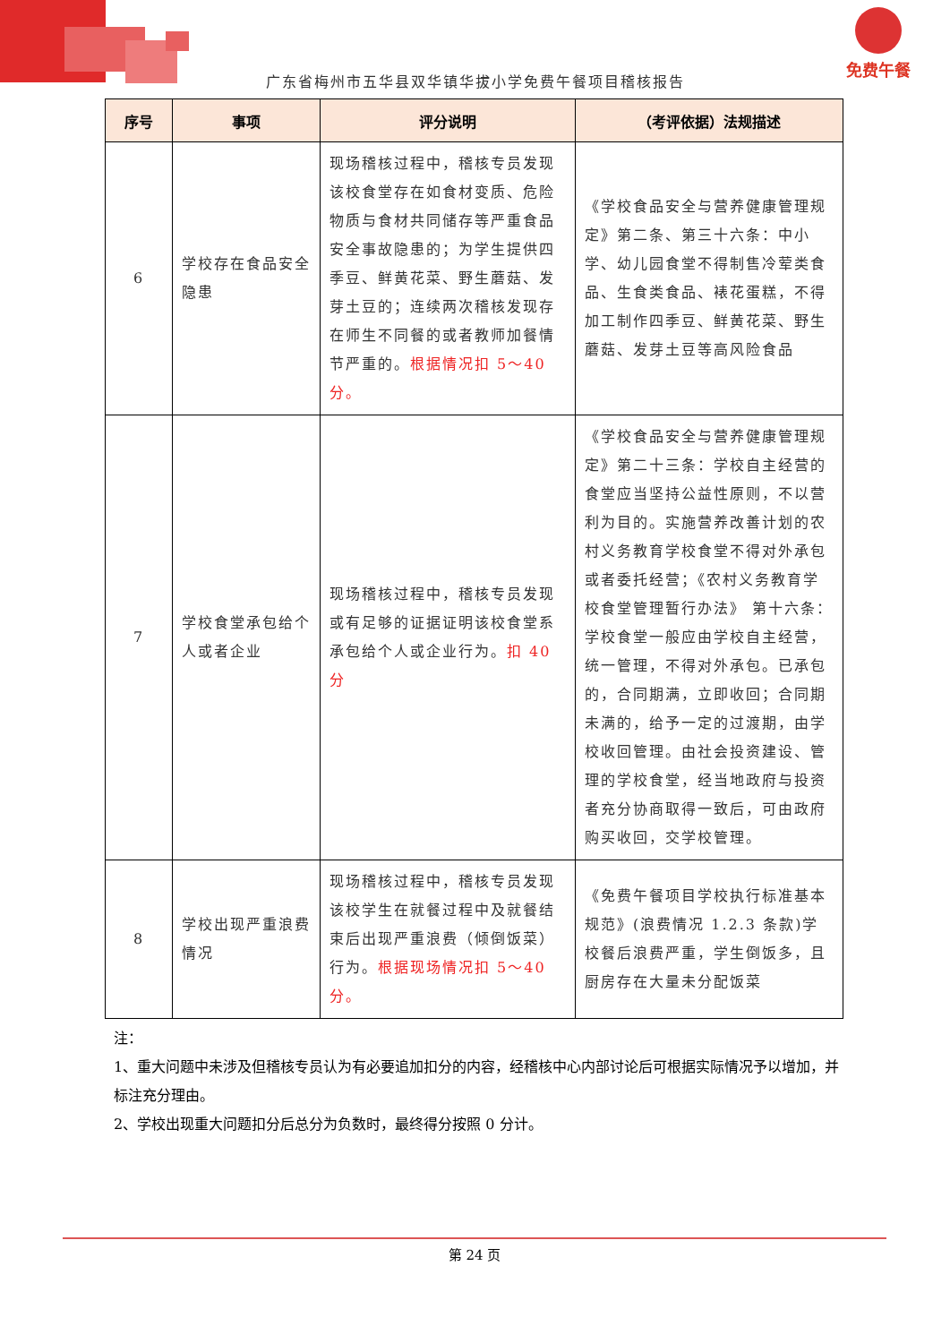免费午餐
广东省梅州市五华县双华镇华拔小学免费午餐项目稽核报告
| 序号 | 事项 | 评分说明 | （考评依据）法规描述 |
| --- | --- | --- | --- |
| 6 | 学校存在食品安全隐患 | 现场稽核过程中，稽核专员发现该校食堂存在如食材变质、危险物质与食材共同储存等严重食品安全事故隐患的；为学生提供四季豆、鲜黄花菜、野生蘑菇、发芽土豆的；连续两次稽核发现存在师生不同餐的或者教师加餐情节严重的。 根据情况扣 5～40 分。 | 《学校食品安全与营养健康管理规定》第二条、第三十六条：中小学、幼儿园食堂不得制售冷荤类食品、生食类食品、裱花蛋糕，不得加工制作四季豆、鲜黄花菜、野生蘑菇、发芽土豆等高风险食品 |
| 7 | 学校食堂承包给个人或者企业 | 现场稽核过程中，稽核专员发现或有足够的证据证明该校食堂系承包给个人或企业行为。 扣 40 分 | 《学校食品安全与营养健康管理规定》第二十三条：学校自主经营的食堂应当坚持公益性原则，不以营利为目的。实施营养改善计划的农村义务教育学校食堂不得对外承包或者委托经营；《农村义务教育学校食堂管理暂行办法》 第十六条：学校食堂一般应由学校自主经营，统一管理，不得对外承包。已承包的，合同期满，立即收回；合同期未满的，给予一定的过渡期，由学校收回管理。由社会投资建设、管理的学校食堂，经当地政府与投资者充分协商取得一致后，可由政府购买收回，交学校管理。 |
| 8 | 学校出现严重浪费情况 | 现场稽核过程中，稽核专员发现该校学生在就餐过程中及就餐结束后出现严重浪费（倾倒饭菜）行为。 根据现场情况扣 5～40 分。 | 《免费午餐项目学校执行标准基本规范》(浪费情况 1.2.3 条款)学校餐后浪费严重，学生倒饭多，且厨房存在大量未分配饭菜 |
注：
1、重大问题中未涉及但稽核专员认为有必要追加扣分的内容，经稽核中心内部讨论后可根据实际情况予以增加，并标注充分理由。
2、学校出现重大问题扣分后总分为负数时，最终得分按照 0 分计。
第 24 页